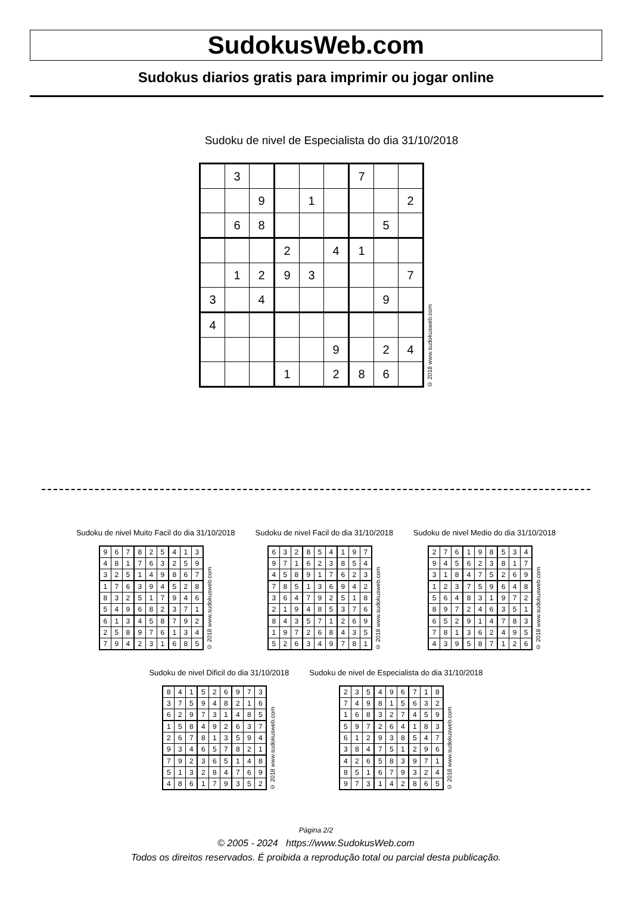SudokusWeb.com
Sudokus diarios gratis para imprimir ou jogar online
Sudoku de nivel de Especialista do dia 31/10/2018
| | 3 | | | | | 7 | | |
| | | 9 | | 1 | | | | 2 |
| | 6 | 8 | | | | | 5 | |
| | | | 2 | | 4 | 1 | | |
| | 1 | 2 | 9 | 3 | | | | 7 |
| 3 | | 4 | | | | | 9 | |
| 4 | | | | | | | | |
| | | | | | 9 | | 2 | 4 |
| | | | 1 | | 2 | 8 | 6 | |
© 2018 www.sudokusweb.com
Sudoku de nivel Muito Facil do dia 31/10/2018
| 9 | 6 | 7 | 8 | 2 | 5 | 4 | 1 | 3 |
| 4 | 8 | 1 | 7 | 6 | 3 | 2 | 5 | 9 |
| 3 | 2 | 5 | 1 | 4 | 9 | 8 | 6 | 7 |
| 1 | 7 | 6 | 3 | 9 | 4 | 5 | 2 | 8 |
| 8 | 3 | 2 | 5 | 1 | 7 | 9 | 4 | 6 |
| 5 | 4 | 9 | 6 | 8 | 2 | 3 | 7 | 1 |
| 6 | 1 | 3 | 4 | 5 | 8 | 7 | 9 | 2 |
| 2 | 5 | 8 | 9 | 7 | 6 | 1 | 3 | 4 |
| 7 | 9 | 4 | 2 | 3 | 1 | 6 | 8 | 5 |
© 2018 www.sudokusweb.com
Sudoku de nivel Facil do dia 31/10/2018
| 6 | 3 | 2 | 8 | 5 | 4 | 1 | 9 | 7 |
| 9 | 7 | 1 | 6 | 2 | 3 | 8 | 5 | 4 |
| 4 | 5 | 8 | 9 | 1 | 7 | 6 | 2 | 3 |
| 7 | 8 | 5 | 1 | 3 | 6 | 9 | 4 | 2 |
| 3 | 6 | 4 | 7 | 9 | 2 | 5 | 1 | 8 |
| 2 | 1 | 9 | 4 | 8 | 5 | 3 | 7 | 6 |
| 8 | 4 | 3 | 5 | 7 | 1 | 2 | 6 | 9 |
| 1 | 9 | 7 | 2 | 6 | 8 | 4 | 3 | 5 |
| 5 | 2 | 6 | 3 | 4 | 9 | 7 | 8 | 1 |
© 2018 www.sudokusweb.com
Sudoku de nivel Medio do dia 31/10/2018
| 2 | 7 | 6 | 1 | 9 | 8 | 5 | 3 | 4 |
| 9 | 4 | 5 | 6 | 2 | 3 | 8 | 1 | 7 |
| 3 | 1 | 8 | 4 | 7 | 5 | 2 | 6 | 9 |
| 1 | 2 | 3 | 7 | 5 | 9 | 6 | 4 | 8 |
| 5 | 6 | 4 | 8 | 3 | 1 | 9 | 7 | 2 |
| 8 | 9 | 7 | 2 | 4 | 6 | 3 | 5 | 1 |
| 6 | 5 | 2 | 9 | 1 | 4 | 7 | 8 | 3 |
| 7 | 8 | 1 | 3 | 6 | 2 | 4 | 9 | 5 |
| 4 | 3 | 9 | 5 | 8 | 7 | 1 | 2 | 6 |
© 2018 www.sudokusweb.com
Sudoku de nivel Dificil do dia 31/10/2018
| 8 | 4 | 1 | 5 | 2 | 6 | 9 | 7 | 3 |
| 3 | 7 | 5 | 9 | 4 | 8 | 2 | 1 | 6 |
| 6 | 2 | 9 | 7 | 3 | 1 | 4 | 8 | 5 |
| 1 | 5 | 8 | 4 | 9 | 2 | 6 | 3 | 7 |
| 2 | 6 | 7 | 8 | 1 | 3 | 5 | 9 | 4 |
| 9 | 3 | 4 | 6 | 5 | 7 | 8 | 2 | 1 |
| 7 | 9 | 2 | 3 | 6 | 5 | 1 | 4 | 8 |
| 5 | 1 | 3 | 2 | 8 | 4 | 7 | 6 | 9 |
| 4 | 8 | 6 | 1 | 7 | 9 | 3 | 5 | 2 |
© 2018 www.sudokusweb.com
Sudoku de nivel de Especialista do dia 31/10/2018
| 2 | 3 | 5 | 4 | 9 | 6 | 7 | 1 | 8 |
| 7 | 4 | 9 | 8 | 1 | 5 | 6 | 3 | 2 |
| 1 | 6 | 8 | 3 | 2 | 7 | 4 | 5 | 9 |
| 5 | 9 | 7 | 2 | 6 | 4 | 1 | 8 | 3 |
| 6 | 1 | 2 | 9 | 3 | 8 | 5 | 4 | 7 |
| 3 | 8 | 4 | 7 | 5 | 1 | 2 | 9 | 6 |
| 4 | 2 | 6 | 5 | 8 | 3 | 9 | 7 | 1 |
| 8 | 5 | 1 | 6 | 7 | 9 | 3 | 2 | 4 |
| 9 | 7 | 3 | 1 | 4 | 2 | 8 | 6 | 5 |
© 2018 www.sudokusweb.com
Página 2/2
© 2005 - 2024 https://www.SudokusWeb.com
Todos os direitos reservados. É proibida a reprodução total ou parcial desta publicação.